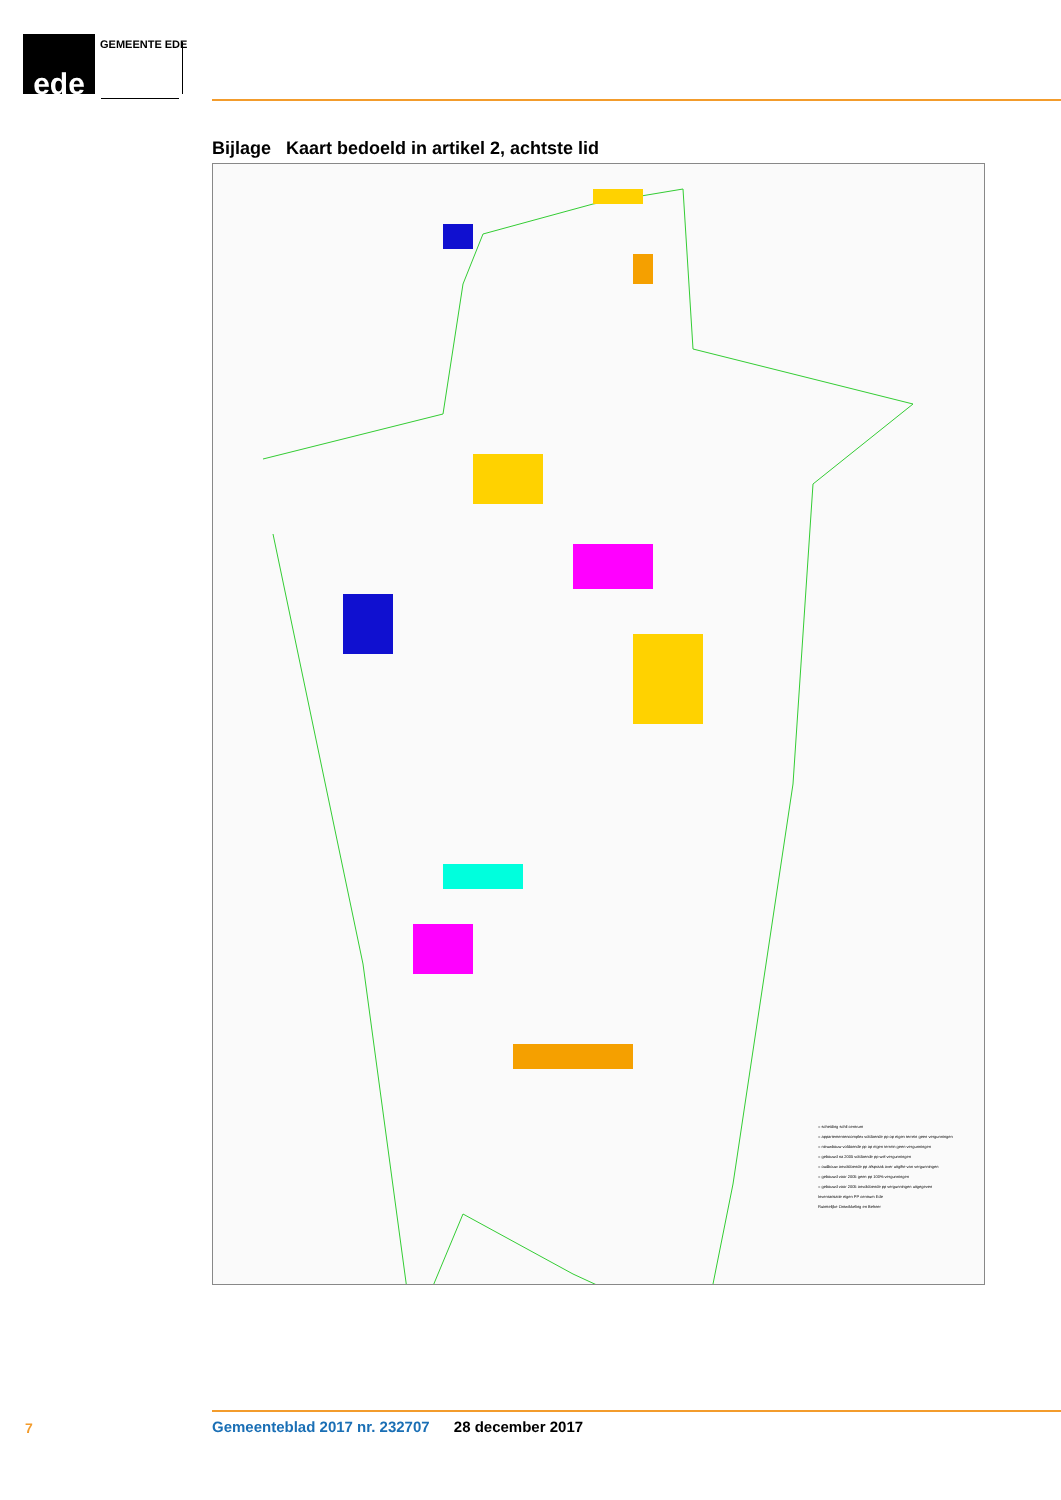ede GEMEENTE EDE
Bijlage Kaart bedoeld in artikel 2, achtste lid
= scheiding schil centrum
= appartementencomplex voldoende pp op eigen terrein geen vergunningen
= nieuwbouw voldoende pp op eigen terrein geen vergunningen
= gebouwd na 2005 voldoende pp wel vergunningen
= oudbouw onvoldoende pp afspraak over uitgifte van vergunningen
= gebouwd voor 2005 geen pp 100% vergunningen
= gebouwd voor 2005 onvoldoende pp vergunningen uitgegeven
Inventarisatie eigen PP centrum Ede
Ruimtelijke Ontwikkeling en Beheer
7
Gemeenteblad 2017 nr. 232707 28 december 2017